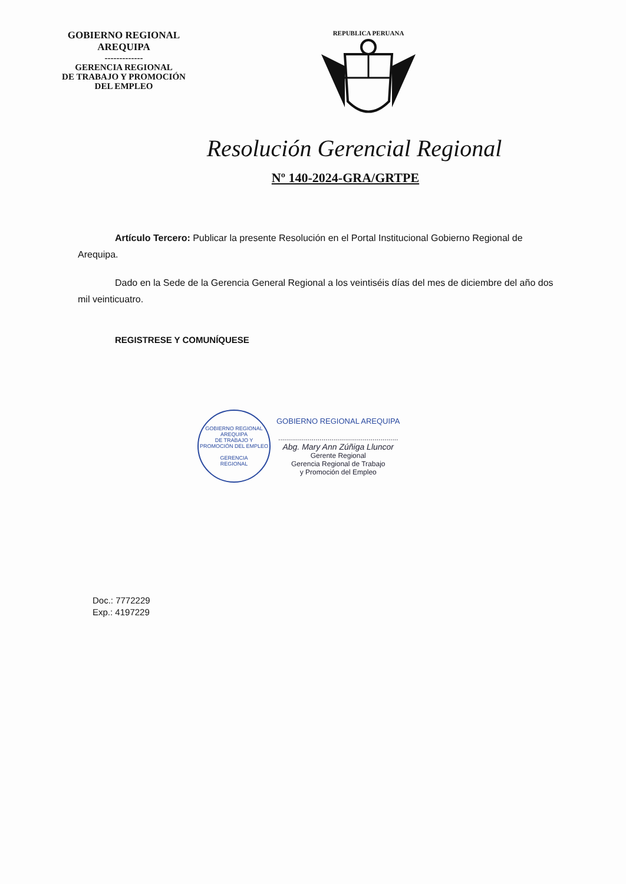GOBIERNO REGIONAL
AREQUIPA
-------------
GERENCIA REGIONAL
DE TRABAJO Y PROMOCIÓN
DEL EMPLEO
REPUBLICA PERUANA
Resolución Gerencial Regional
Nº 140-2024-GRA/GRTPE
Artículo Tercero: Publicar la presente Resolución en el Portal Institucional Gobierno Regional de Arequipa.
Dado en la Sede de la Gerencia General Regional a los veintiséis días del mes de diciembre del año dos mil veinticuatro.
REGISTRESE Y COMUNÍQUESE
GOBIERNO REGIONAL AREQUIPA
DE TRABAJO Y PROMOCIÓN DEL EMPLEO
GERENCIA
REGIONAL
GOBIERNO REGIONAL AREQUIPA
.............................................................
Abg. Mary Ann Zúñiga Lluncor
Gerente Regional
Gerencia Regional de Trabajo
y Promoción del Empleo
Doc.: 7772229
Exp.: 4197229